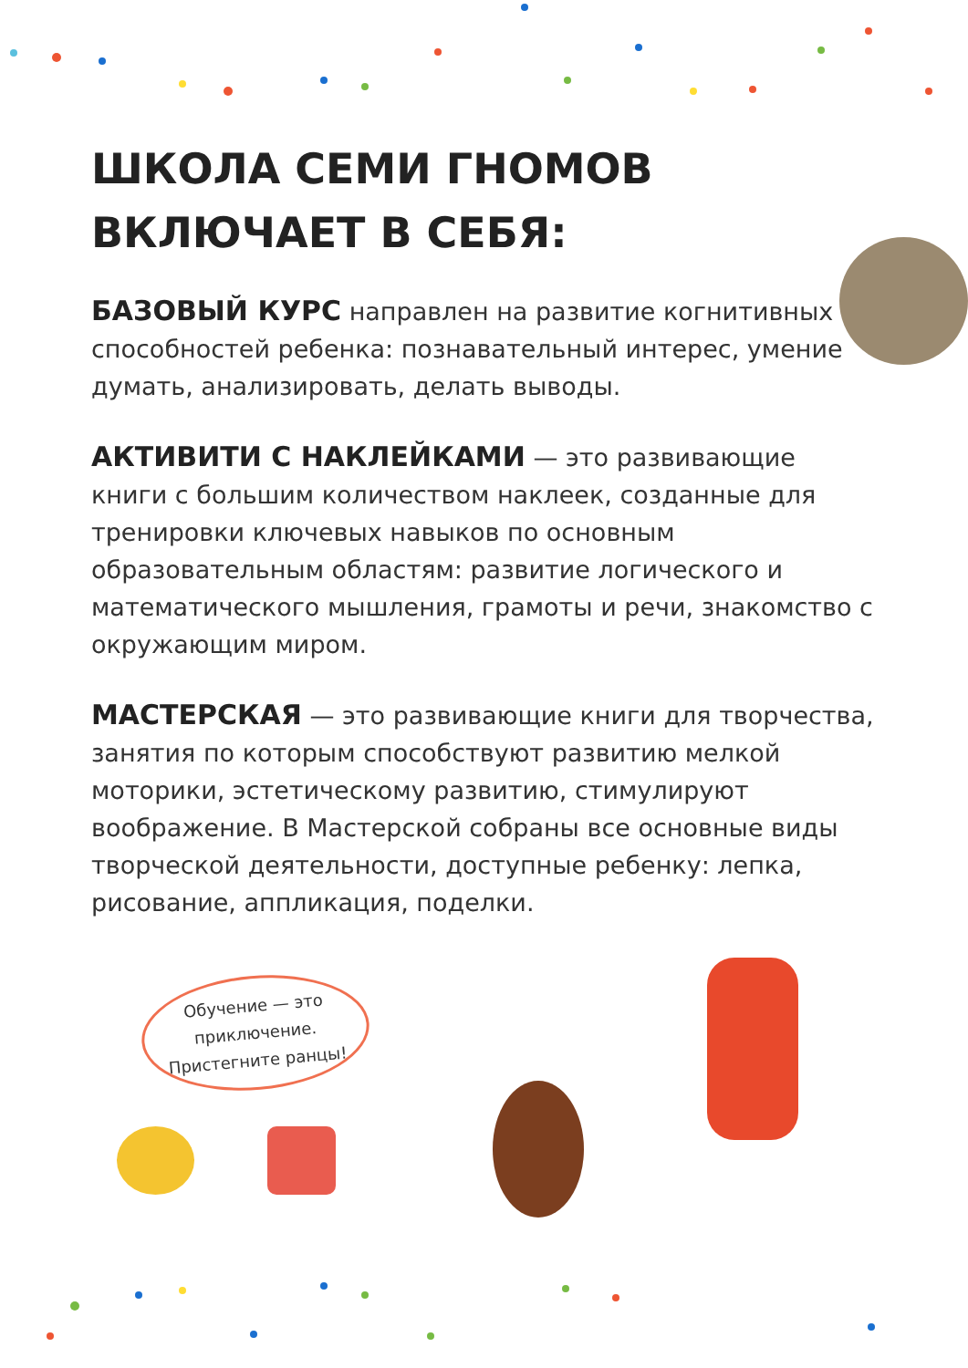ШКОЛА СЕМИ ГНОМОВ
ВКЛЮЧАЕТ В СЕБЯ:
БАЗОВЫЙ КУРС направлен на развитие когнитивных способностей ребенка: познавательный интерес, умение думать, анализировать, делать выводы.
АКТИВИТИ С НАКЛЕЙКАМИ — это развивающие книги с большим количеством наклеек, созданные для тренировки ключевых навыков по основным образовательным областям: развитие логического и математического мышления, грамоты и речи, знакомство с окружающим миром.
МАСТЕРСКАЯ — это развивающие книги для творчества, занятия по которым способствуют развитию мелкой моторики, эстетическому развитию, стимулируют воображение. В Мастерской собраны все основные виды творческой деятельности, доступные ребенку: лепка, рисование, аппликация, поделки.
Обучение — это
приключение.
Пристегните ранцы!